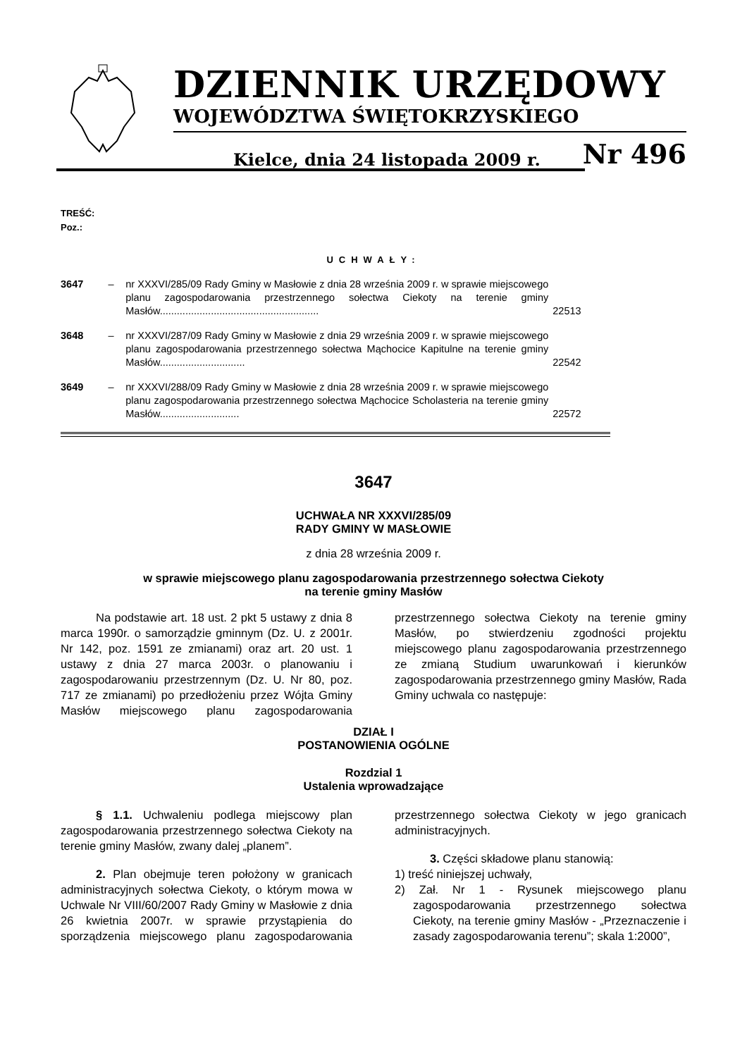DZIENNIK URZĘDOWY
WOJEWÓDZTWA ŚWIĘTOKRZYSKIEGO
Kielce, dnia 24 listopada 2009 r. Nr 496
TREŚĆ:
Poz.:
UCHWAŁY:
| 3647 | – | nr XXXVI/285/09 Rady Gminy w Masłowie z dnia 28 września 2009 r. w sprawie miejscowego planu zagospodarowania przestrzennego sołectwa Ciekoty na terenie gminy Masłów........................................................ | 22513 |
| 3648 | – | nr XXXVI/287/09 Rady Gminy w Masłowie z dnia 29 września 2009 r. w sprawie miejscowego planu zagospodarowania przestrzennego sołectwa Mąchocice Kapitulne na terenie gminy Masłów.............................. | 22542 |
| 3649 | – | nr XXXVI/288/09 Rady Gminy w Masłowie z dnia 28 września 2009 r. w sprawie miejscowego planu zagospodarowania przestrzennego sołectwa Mąchocice Scholasteria na terenie gminy Masłów............................ | 22572 |
3647
UCHWAŁA NR XXXVI/285/09
RADY GMINY W MASŁOWIE
z dnia 28 września 2009 r.
w sprawie miejscowego planu zagospodarowania przestrzennego sołectwa Ciekoty
na terenie gminy Masłów
Na podstawie art. 18 ust. 2 pkt 5 ustawy z dnia 8 marca 1990r. o samorządzie gminnym (Dz. U. z 2001r. Nr 142, poz. 1591 ze zmianami) oraz art. 20 ust. 1 ustawy z dnia 27 marca 2003r. o planowaniu i zagospodarowaniu przestrzennym (Dz. U. Nr 80, poz. 717 ze zmianami) po przedłożeniu przez Wójta Gminy Masłów miejscowego planu zagospodarowania przestrzennego sołectwa Ciekoty na terenie gminy Masłów, po stwierdzeniu zgodności projektu miejscowego planu zagospodarowania przestrzennego ze zmianą Studium uwarunkowań i kierunków zagospodarowania przestrzennego gminy Masłów, Rada Gminy uchwala co następuje:
DZIAŁ I
POSTANOWIENIA OGÓLNE
Rozdzial 1
Ustalenia wprowadzające
§ 1.1. Uchwaleniu podlega miejscowy plan zagospodarowania przestrzennego sołectwa Ciekoty na terenie gminy Masłów, zwany dalej „planem”.
2. Plan obejmuje teren położony w granicach administracyjnych sołectwa Ciekoty, o którym mowa w Uchwale Nr VIII/60/2007 Rady Gminy w Masłowie z dnia 26 kwietnia 2007r. w sprawie przystąpienia do sporządzenia miejscowego planu zagospodarowania przestrzennego sołectwa Ciekoty w jego granicach administracyjnych.
3. Części składowe planu stanowią:
1) treść niniejszej uchwały,
2) Zał. Nr 1 - Rysunek miejscowego planu zagospodarowania przestrzennego sołectwa Ciekoty, na terenie gminy Masłów - „Przeznaczenie i zasady zagospodarowania terenu”; skala 1:2000”,